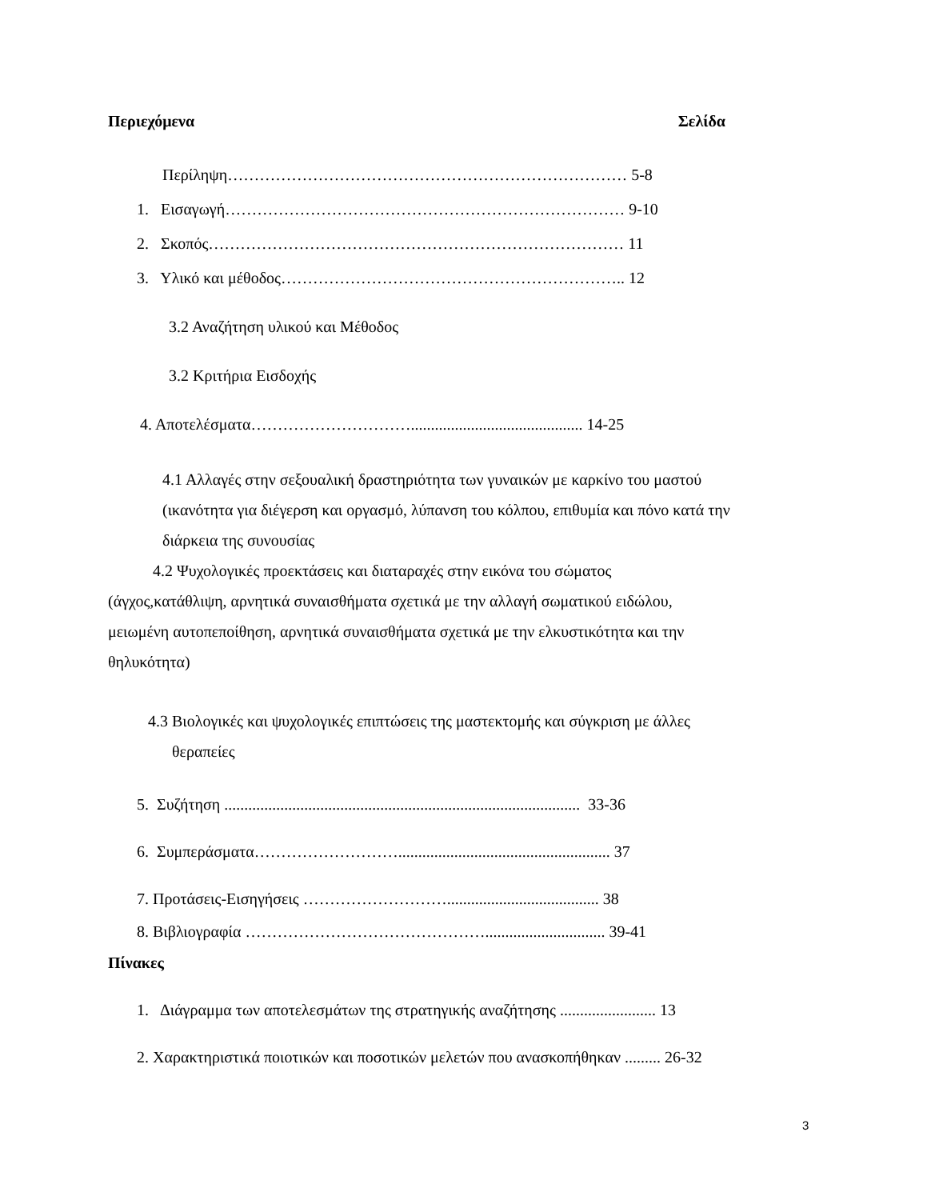Περιεχόμενα Σελίδα
Περίληψη………………………………………………………………… 5-8
1. Εισαγωγή………………………………………………………………… 9-10
2. Σκοπός…………………………………………………………………… 11
3. Υλικό και μέθοδος……………………………………………………….. 12
3.2 Αναζήτηση υλικού και Μέθοδος
3.2 Κριτήρια Εισδοχής
4. Αποτελέσματα…………………………........................................... 14-25
4.1 Αλλαγές στην σεξουαλική δραστηριότητα των γυναικών με καρκίνο του μαστού
(ικανότητα για διέγερση και οργασμό, λύπανση του κόλπου, επιθυμία και πόνο κατά την
διάρκεια της συνουσίας
4.2 Ψυχολογικές προεκτάσεις και διαταραχές στην εικόνα του σώματος
(άγχος,κατάθλιψη, αρνητικά συναισθήματα σχετικά με την αλλαγή σωματικού ειδώλου,
μειωμένη αυτοπεποίθηση, αρνητικά συναισθήματα σχετικά με την ελκυστικότητα και την
θηλυκότητα)
4.3 Βιολογικές και ψυχολογικές επιπτώσεις της μαστεκτομής και σύγκριση με άλλες
θεραπείες
5. Συζήτηση ......................................................................................... 33-36
6. Συμπεράσματα………………………..................................................... 37
7. Προτάσεις-Εισηγήσεις ………………………...................................... 38
8. Βιβλιογραφία ……………………………………….............................. 39-41
Πίνακες
1. Διάγραμμα των αποτελεσμάτων της στρατηγικής αναζήτησης ........................ 13
2. Χαρακτηριστικά ποιοτικών και ποσοτικών μελετών που ανασκοπήθηκαν ......... 26-32
3